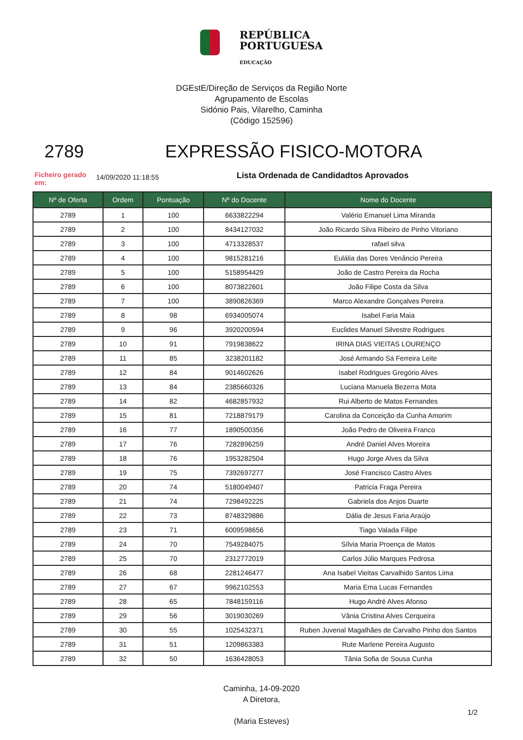REPÚBLICA
PORTUGUESA
EDUCAÇÃO
DGEstE/Direção de Serviços da Região Norte
Agrupamento de Escolas
Sidónio Pais, Vilarelho, Caminha
(Código 152596)
2789 EXPRESSÃO FISICO-MOTORA
Ficheiro gerado em:
14/09/2020 11:18:55
Lista Ordenada de Candidadtos Aprovados
| Nº de Oferta | Ordem | Pontuação | Nº do Docente | Nome do Docente |
| --- | --- | --- | --- | --- |
| 2789 | 1 | 100 | 6633822294 | Valério Emanuel Lima Miranda |
| 2789 | 2 | 100 | 8434127032 | João Ricardo Silva Ribeiro de Pinho Vitoriano |
| 2789 | 3 | 100 | 4713328537 | rafael silva |
| 2789 | 4 | 100 | 9815281216 | Eulália das Dores Venâncio Pereira |
| 2789 | 5 | 100 | 5158954429 | João de Castro Pereira da Rocha |
| 2789 | 6 | 100 | 8073822601 | João Filipe Costa da Silva |
| 2789 | 7 | 100 | 3890826369 | Marco Alexandre Gonçalves Pereira |
| 2789 | 8 | 98 | 6934005074 | Isabel Faria Maia |
| 2789 | 9 | 96 | 3920200594 | Euclides Manuel Silvestre Rodrigues |
| 2789 | 10 | 91 | 7919838622 | IRINA DIAS VIEITAS LOURENÇO |
| 2789 | 11 | 85 | 3238201182 | José Armando Sá Ferreira Leite |
| 2789 | 12 | 84 | 9014602626 | Isabel Rodrigues Gregório Alves |
| 2789 | 13 | 84 | 2385660326 | Luciana Manuela Bezerra Mota |
| 2789 | 14 | 82 | 4682857932 | Rui Alberto de Matos Fernandes |
| 2789 | 15 | 81 | 7218879179 | Carolina da Conceição da Cunha Amorim |
| 2789 | 16 | 77 | 1890500356 | João Pedro de Oliveira Franco |
| 2789 | 17 | 76 | 7282896259 | André Daniel Alves Moreira |
| 2789 | 18 | 76 | 1953282504 | Hugo Jorge Alves da Silva |
| 2789 | 19 | 75 | 7392697277 | José Francisco Castro Alves |
| 2789 | 20 | 74 | 5180049407 | Patricia Fraga Pereira |
| 2789 | 21 | 74 | 7298492225 | Gabriela dos Anjos Duarte |
| 2789 | 22 | 73 | 8748329886 | Dália de Jesus Faria Araújo |
| 2789 | 23 | 71 | 6009598656 | Tiago Valada Filipe |
| 2789 | 24 | 70 | 7549284075 | Sílvia Maria Proença de Matos |
| 2789 | 25 | 70 | 2312772019 | Carlos Júlio Marques Pedrosa |
| 2789 | 26 | 68 | 2281246477 | Ana Isabel Vieitas Carvalhido Santos Lima |
| 2789 | 27 | 67 | 9962102553 | Maria Ema Lucas Fernandes |
| 2789 | 28 | 65 | 7848159116 | Hugo André Alves Afonso |
| 2789 | 29 | 56 | 3019030269 | Vânia Cristina Alves Cerqueira |
| 2789 | 30 | 55 | 1025432371 | Ruben Juvenal Magalhães de Carvalho Pinho dos Santos |
| 2789 | 31 | 51 | 1209863383 | Rute Marlene Pereira Augusto |
| 2789 | 32 | 50 | 1636428053 | Tânia Sofia de Sousa Cunha |
Caminha, 14-09-2020
A Diretora,
(Maria Esteves)
1/2